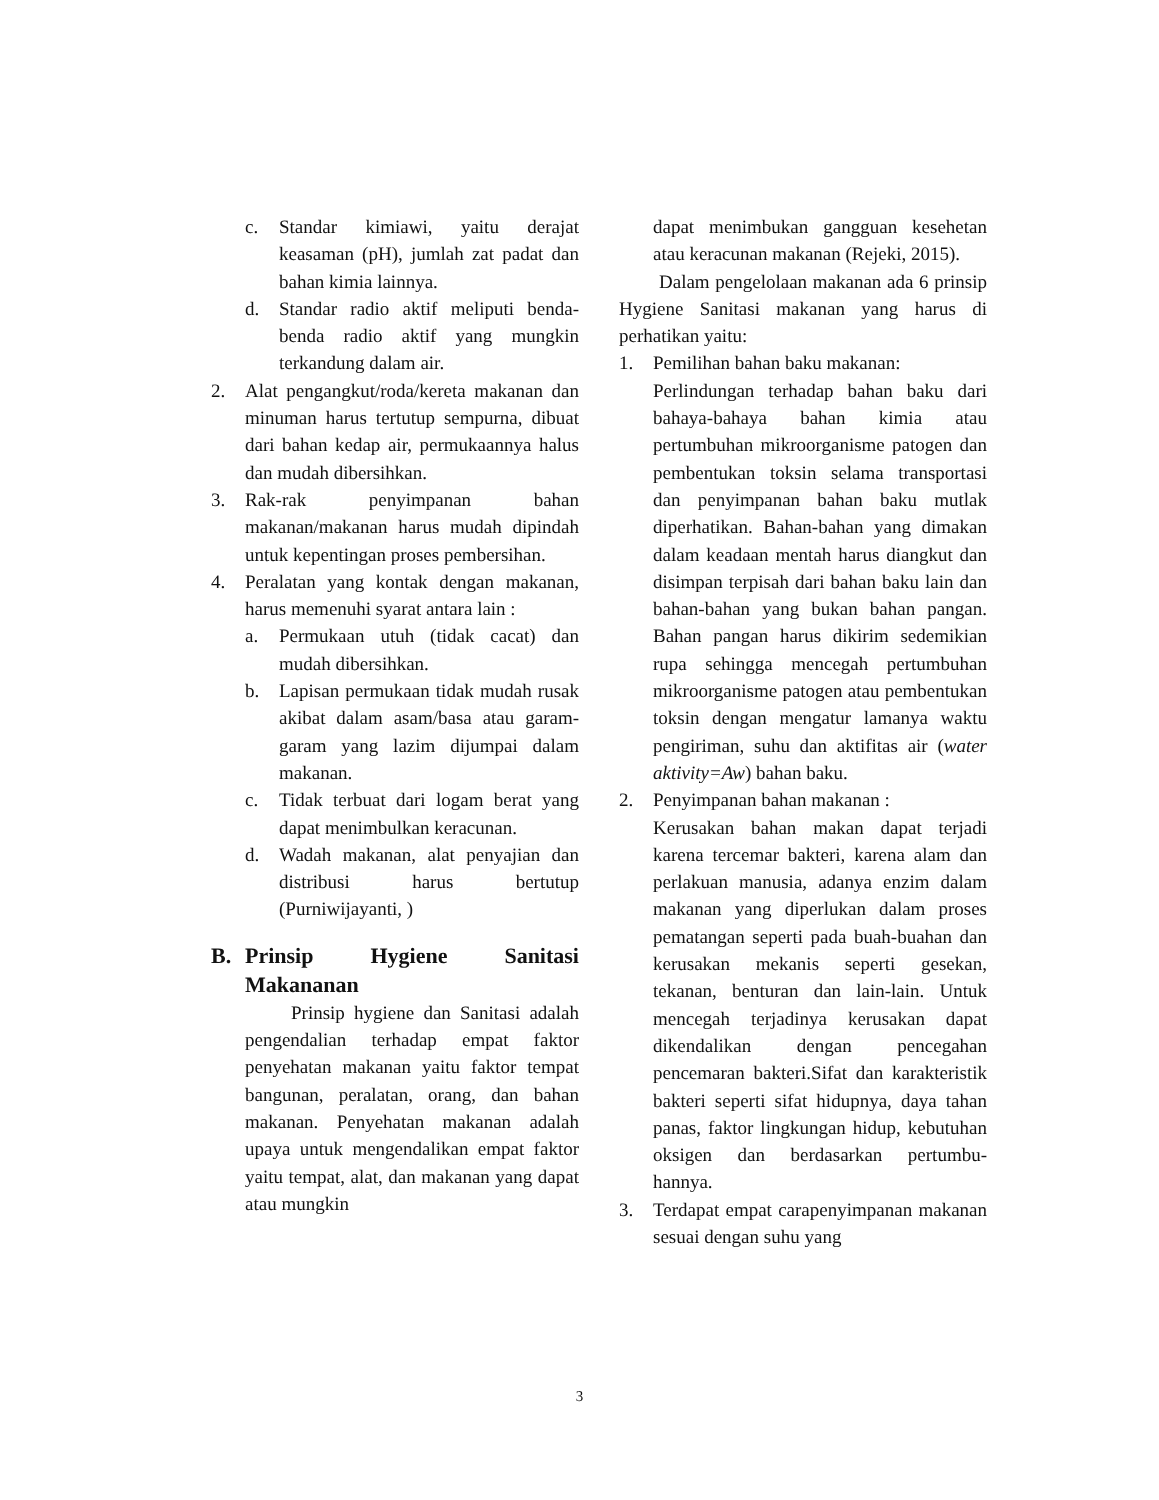c. Standar kimiawi, yaitu derajat keasaman (pH), jumlah zat padat dan bahan kimia lainnya.
d. Standar radio aktif meliputi benda-benda radio aktif yang mungkin terkandung dalam air.
2. Alat pengangkut/roda/kereta makanan dan minuman harus tertutup sempurna, dibuat dari bahan kedap air, permukaannya halus dan mudah dibersihkan.
3. Rak-rak penyimpanan bahan makanan/makanan harus mudah dipindah untuk kepentingan proses pembersihan.
4. Peralatan yang kontak dengan makanan, harus memenuhi syarat antara lain :
a. Permukaan utuh (tidak cacat) dan mudah dibersihkan.
b. Lapisan permukaan tidak mudah rusak akibat dalam asam/basa atau garam-garam yang lazim dijumpai dalam makanan.
c. Tidak terbuat dari logam berat yang dapat menimbulkan keracunan.
d. Wadah makanan, alat penyajian dan distribusi harus bertutup (Purniwijayanti, )
B. Prinsip Hygiene Sanitasi Makananan
Prinsip hygiene dan Sanitasi adalah pengendalian terhadap empat faktor penyehatan makanan yaitu faktor tempat bangunan, peralatan, orang, dan bahan makanan. Penyehatan makanan adalah upaya untuk mengendalikan empat faktor yaitu tempat, alat, dan makanan yang dapat atau mungkin
dapat menimbukan gangguan kesehetan atau keracunan makanan (Rejeki, 2015).
Dalam pengelolaan makanan ada 6 prinsip Hygiene Sanitasi makanan yang harus di perhatikan yaitu:
1. Pemilihan bahan baku makanan:
Perlindungan terhadap bahan baku dari bahaya-bahaya bahan kimia atau pertumbuhan mikroorganisme patogen dan pembentukan toksin selama transportasi dan penyimpanan bahan baku mutlak diperhatikan. Bahan-bahan yang dimakan dalam keadaan mentah harus diangkut dan disimpan terpisah dari bahan baku lain dan bahan-bahan yang bukan bahan pangan. Bahan pangan harus dikirim sedemikian rupa sehingga mencegah pertumbuhan mikroorganisme patogen atau pembentukan toksin dengan mengatur lamanya waktu pengiriman, suhu dan aktifitas air (water aktivity=Aw) bahan baku.
2. Penyimpanan bahan makanan :
Kerusakan bahan makan dapat terjadi karena tercemar bakteri, karena alam dan perlakuan manusia, adanya enzim dalam makanan yang diperlukan dalam proses pematangan seperti pada buah-buahan dan kerusakan mekanis seperti gesekan, tekanan, benturan dan lain-lain. Untuk mencegah terjadinya kerusakan dapat dikendalikan dengan pencegahan pencemaran bakteri.Sifat dan karakteristik bakteri seperti sifat hidupnya, daya tahan panas, faktor lingkungan hidup, kebutuhan oksigen dan berdasarkan pertumbu- hannya.
3. Terdapat empat carapenyimpanan makanan sesuai dengan suhu yang
3